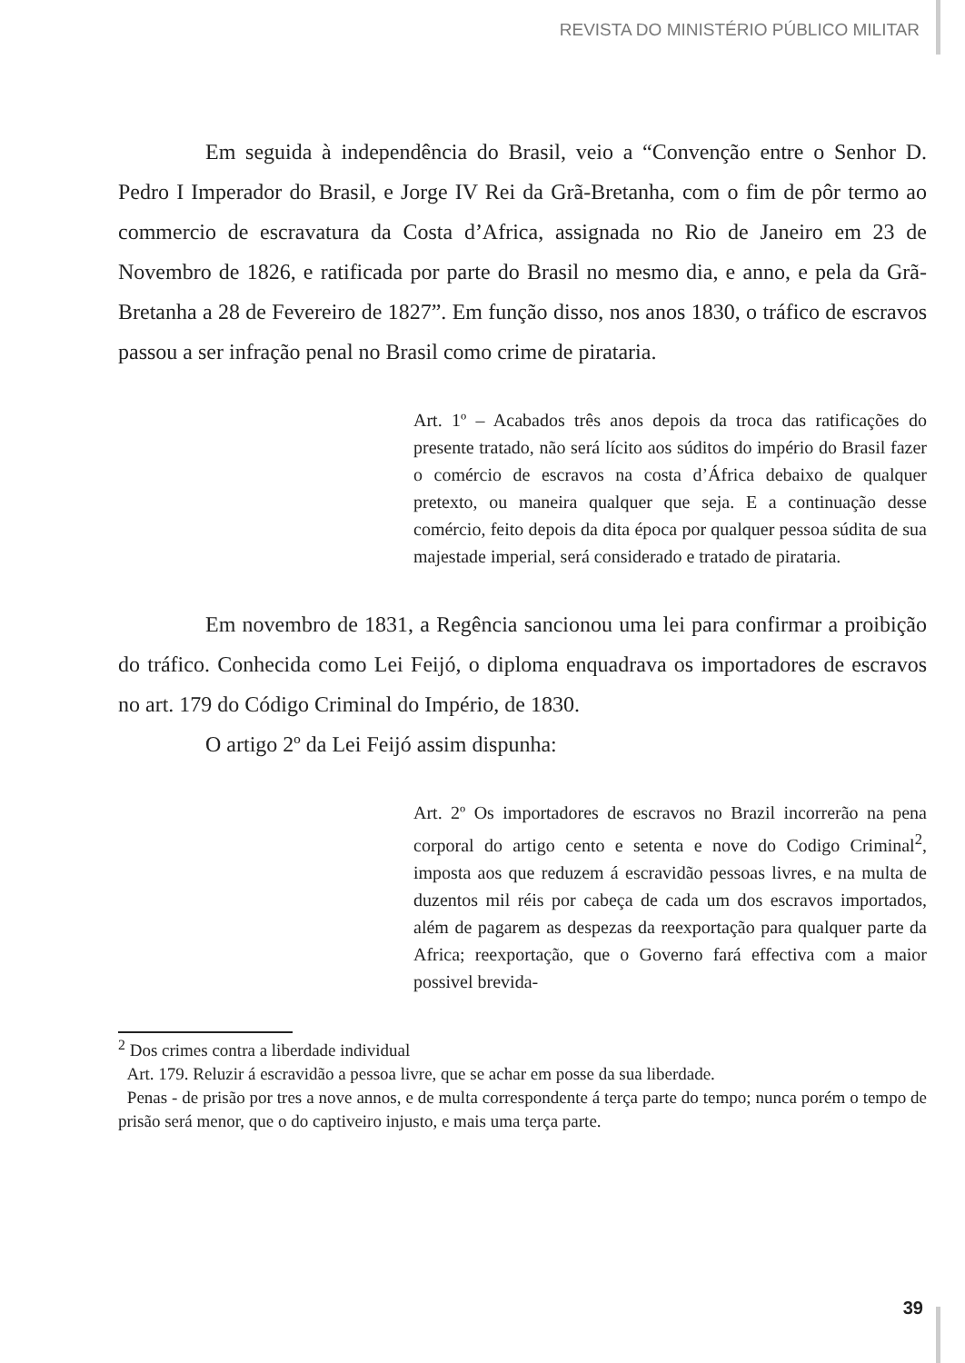REVISTA DO MINISTÉRIO PÚBLICO MILITAR
Em seguida à independência do Brasil, veio a “Convenção entre o Senhor D. Pedro I Imperador do Brasil, e Jorge IV Rei da Grã-Bretanha, com o fim de pôr termo ao commercio de escravatura da Costa d’Africa, assignada no Rio de Janeiro em 23 de Novembro de 1826, e ratificada por parte do Brasil no mesmo dia, e anno, e pela da Grã-Bretanha a 28 de Fevereiro de 1827”. Em função disso, nos anos 1830, o tráfico de escravos passou a ser infração penal no Brasil como crime de pirataria.
Art. 1º – Acabados três anos depois da troca das ratificações do presente tratado, não será lícito aos súditos do império do Brasil fazer o comércio de escravos na costa d’África debaixo de qualquer pretexto, ou maneira qualquer que seja. E a continuação desse comércio, feito depois da dita época por qualquer pessoa súdita de sua majestade imperial, será considerado e tratado de pirataria.
Em novembro de 1831, a Regência sancionou uma lei para confirmar a proibição do tráfico. Conhecida como Lei Feijó, o diploma enquadrava os importadores de escravos no art. 179 do Código Criminal do Império, de 1830.
O artigo 2º da Lei Feijó assim dispunha:
Art. 2º Os importadores de escravos no Brazil incorrerão na pena corporal do artigo cento e setenta e nove do Codigo Criminal<sup>2</sup>, imposta aos que reduzem á escravidão pessoas livres, e na multa de duzentos mil réis por cabeça de cada um dos escravos importados, além de pagarem as despezas da reexportação para qualquer parte da Africa; reexportação, que o Governo fará effectiva com a maior possivel brevida-
<sup>2</sup> Dos crimes contra a liberdade individual
Art. 179. Reluzir á escravidão a pessoa livre, que se achar em posse da sua liberdade.
Penas - de prisão por tres a nove annos, e de multa correspondente á terça parte do tempo; nunca porém o tempo de prisão será menor, que o do captiveiro injusto, e mais uma terça parte.
39